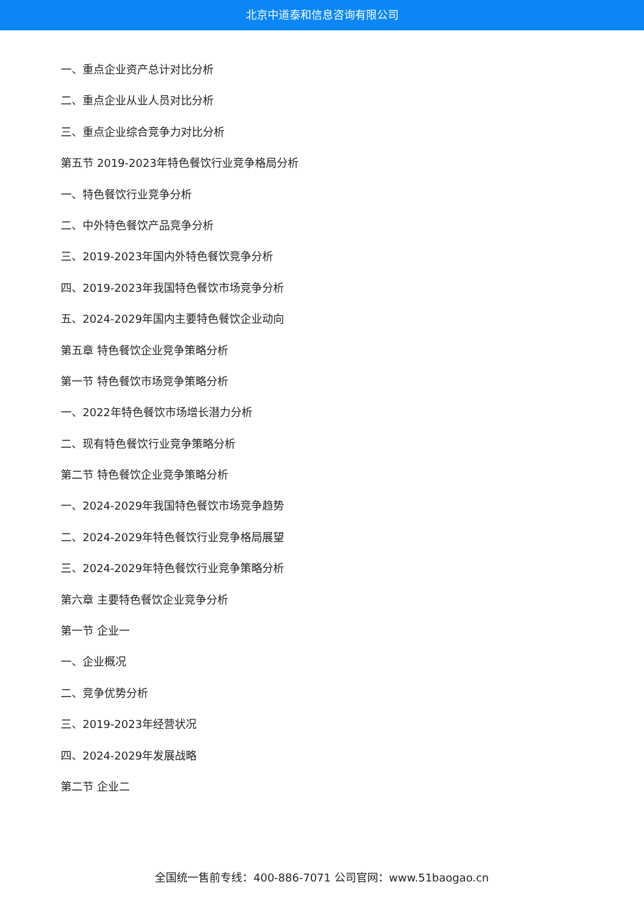北京中道泰和信息咨询有限公司
一、重点企业资产总计对比分析
二、重点企业从业人员对比分析
三、重点企业综合竞争力对比分析
第五节 2019-2023年特色餐饮行业竞争格局分析
一、特色餐饮行业竞争分析
二、中外特色餐饮产品竞争分析
三、2019-2023年国内外特色餐饮竞争分析
四、2019-2023年我国特色餐饮市场竞争分析
五、2024-2029年国内主要特色餐饮企业动向
第五章 特色餐饮企业竞争策略分析
第一节 特色餐饮市场竞争策略分析
一、2022年特色餐饮市场增长潜力分析
二、现有特色餐饮行业竞争策略分析
第二节 特色餐饮企业竞争策略分析
一、2024-2029年我国特色餐饮市场竞争趋势
二、2024-2029年特色餐饮行业竞争格局展望
三、2024-2029年特色餐饮行业竞争策略分析
第六章 主要特色餐饮企业竞争分析
第一节 企业一
一、企业概况
二、竞争优势分析
三、2019-2023年经营状况
四、2024-2029年发展战略
第二节 企业二
全国统一售前专线：400-886-7071 公司官网：www.51baogao.cn